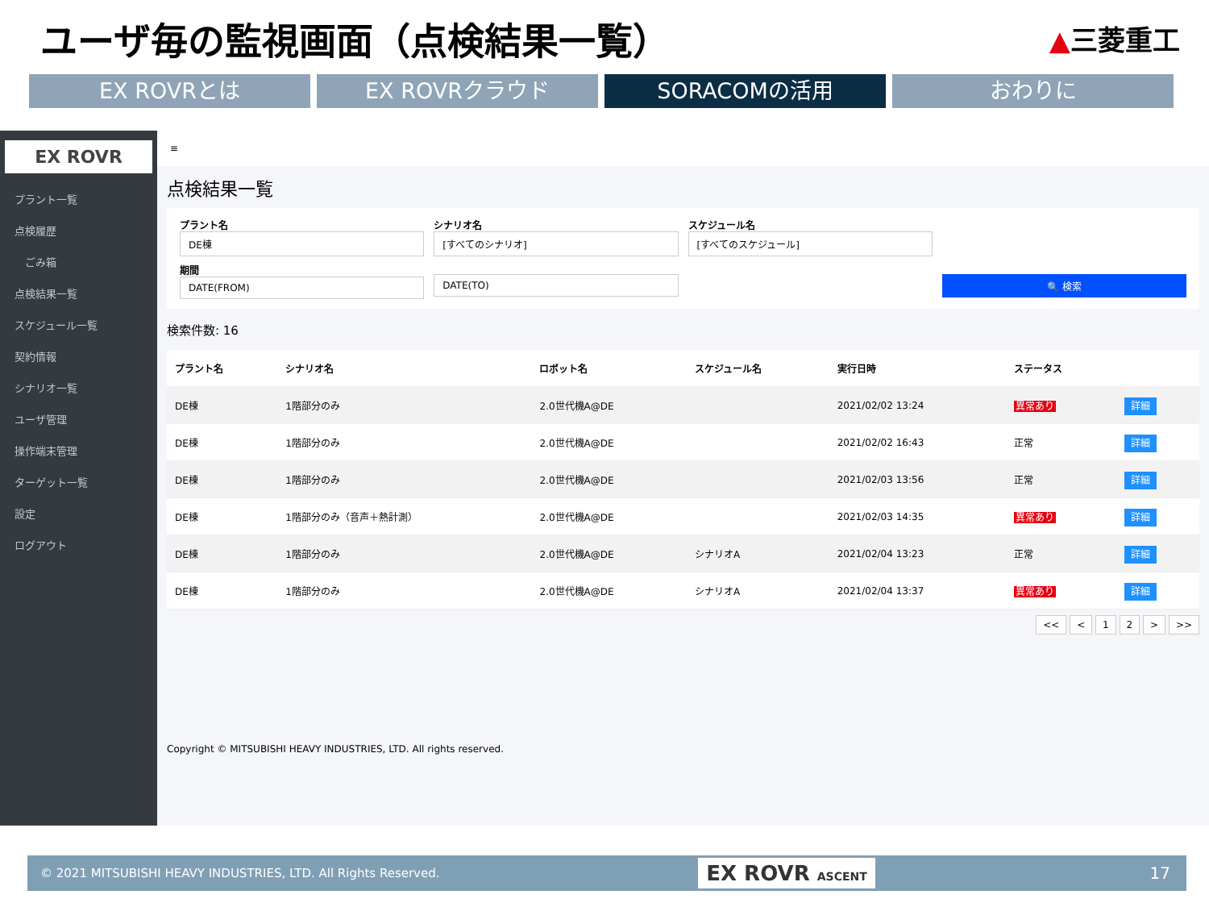ユーザ毎の監視画面（点検結果一覧）
▲三菱重工
EX ROVRとは EX ROVRクラウド SORACOMの活用 おわりに
EX ROVR
プラント一覧
点検履歴
　ごみ箱
点検結果一覧
スケジュール一覧
契約情報
シナリオ一覧
ユーザ管理
操作端末管理
ターゲット一覧
設定
ログアウト
≡
点検結果一覧
プラント名
DE棟
シナリオ名
[すべてのシナリオ]
スケジュール名
[すべてのスケジュール]
期間
DATE(FROM)
DATE(TO)
🔍 検索
検索件数: 16
| プラント名 | シナリオ名 | ロボット名 | スケジュール名 | 実行日時 | ステータス | |
| --- | --- | --- | --- | --- | --- | --- |
| DE棟 | 1階部分のみ | 2.0世代機A@DE | | 2021/02/02 13:24 | 異常あり | 詳細 |
| DE棟 | 1階部分のみ | 2.0世代機A@DE | | 2021/02/02 16:43 | 正常 | 詳細 |
| DE棟 | 1階部分のみ | 2.0世代機A@DE | | 2021/02/03 13:56 | 正常 | 詳細 |
| DE棟 | 1階部分のみ（音声＋熱計測） | 2.0世代機A@DE | | 2021/02/03 14:35 | 異常あり | 詳細 |
| DE棟 | 1階部分のみ | 2.0世代機A@DE | シナリオA | 2021/02/04 13:23 | 正常 | 詳細 |
| DE棟 | 1階部分のみ | 2.0世代機A@DE | シナリオA | 2021/02/04 13:37 | 異常あり | 詳細 |
<< < 1 2 > >>
Copyright © MITSUBISHI HEAVY INDUSTRIES, LTD. All rights reserved.
© 2021 MITSUBISHI HEAVY INDUSTRIES, LTD. All Rights Reserved. EX ROVR ASCENT 17